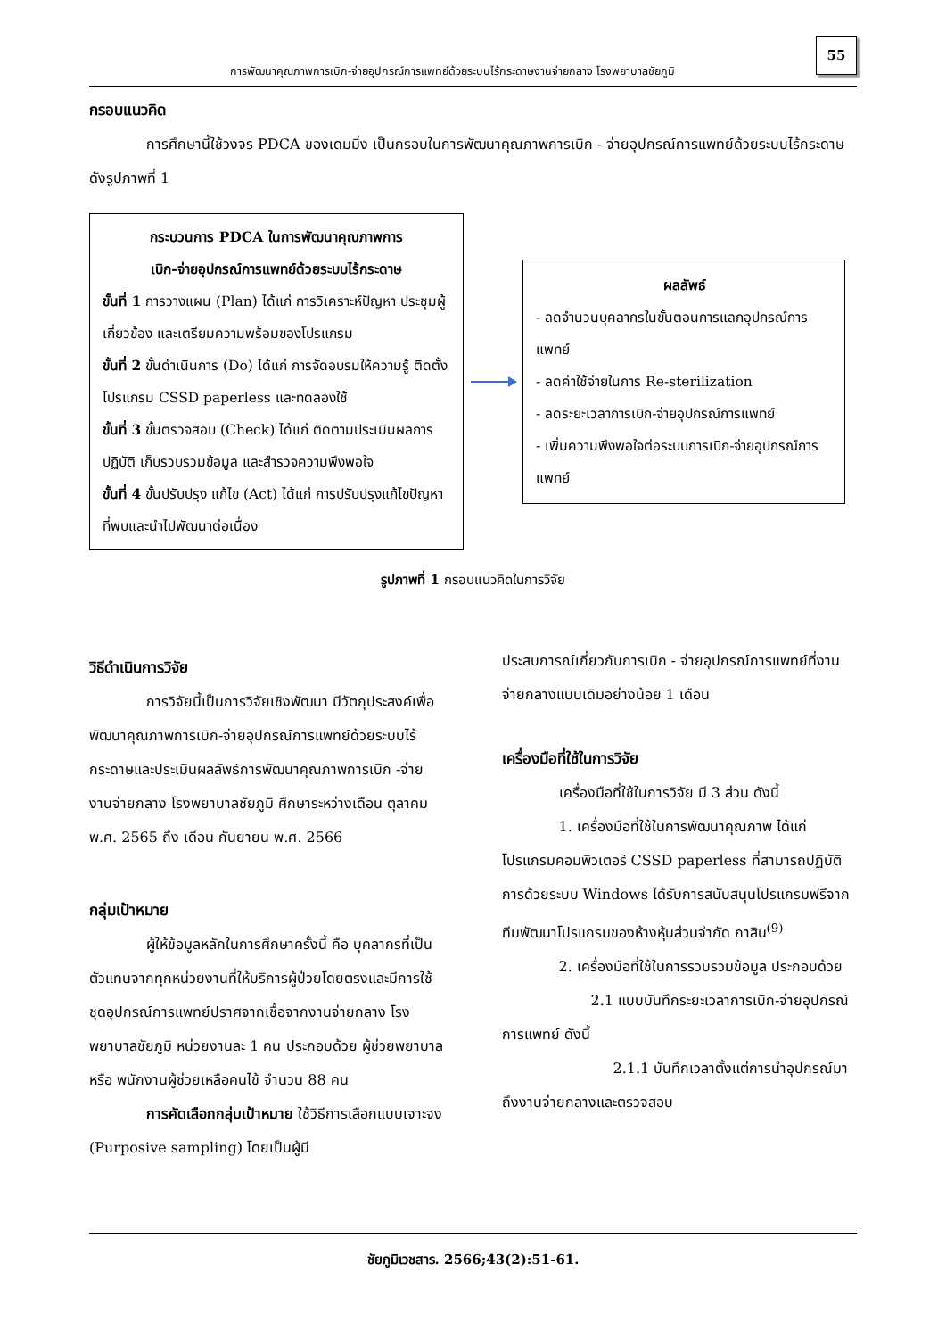การพัฒนาคุณภาพการเบิก-จ่ายอุปกรณ์การแพทย์ด้วยระบบไร้กระดาษงานจ่ายกลาง โรงพยาบาลชัยภูมิ
55
กรอบแนวคิด
การศึกษานี้ใช้วงจร PDCA ของเดมมิ่ง เป็นกรอบในการพัฒนาคุณภาพการเบิก - จ่ายอุปกรณ์การแพทย์ด้วยระบบไร้กระดาษ ดังรูปภาพที่ 1
กระบวนการ PDCA ในการพัฒนาคุณภาพการ
เบิก-จ่ายอุปกรณ์การแพทย์ด้วยระบบไร้กระดาษ
ขั้นที่ 1 การวางแผน (Plan) ได้แก่ การวิเคราะห์ปัญหา ประชุมผู้เกี่ยวข้อง และเตรียมความพร้อมของโปรแกรม
ขั้นที่ 2 ขั้นดำเนินการ (Do) ได้แก่ การจัดอบรมให้ความรู้ ติดตั้งโปรแกรม CSSD paperless และทดลองใช้
ขั้นที่ 3 ขั้นตรวจสอบ (Check) ได้แก่ ติดตามประเมินผลการปฏิบัติ เก็บรวบรวมข้อมูล และสำรวจความพึงพอใจ
ขั้นที่ 4 ขั้นปรับปรุง แก้ไข (Act) ได้แก่ การปรับปรุงแก้ไขปัญหาที่พบและนำไปพัฒนาต่อเนื่อง
ผลลัพธ์
- ลดจำนวนบุคลากรในขั้นตอนการแลกอุปกรณ์การแพทย์
- ลดค่าใช้จ่ายในการ Re-sterilization
- ลดระยะเวลาการเบิก-จ่ายอุปกรณ์การแพทย์
- เพิ่มความพึงพอใจต่อระบบการเบิก-จ่ายอุปกรณ์การแพทย์
รูปภาพที่ 1 กรอบแนวคิดในการวิจัย
วิธีดำเนินการวิจัย
การวิจัยนี้เป็นการวิจัยเชิงพัฒนา มีวัตถุประสงค์เพื่อพัฒนาคุณภาพการเบิก-จ่ายอุปกรณ์การแพทย์ด้วยระบบไร้กระดาษและประเมินผลลัพธ์การพัฒนาคุณภาพการเบิก -จ่าย งานจ่ายกลาง โรงพยาบาลชัยภูมิ ศึกษาระหว่างเดือน ตุลาคม พ.ศ. 2565 ถึง เดือน กันยายน พ.ศ. 2566
กลุ่มเป้าหมาย
ผู้ให้ข้อมูลหลักในการศึกษาครั้งนี้ คือ บุคลากรที่เป็นตัวแทนจากทุกหน่วยงานที่ให้บริการผู้ป่วยโดยตรงและมีการใช้ชุดอุปกรณ์การแพทย์ปราศจากเชื้อจากงานจ่ายกลาง โรงพยาบาลชัยภูมิ หน่วยงานละ 1 คน ประกอบด้วย ผู้ช่วยพยาบาล หรือ พนักงานผู้ช่วยเหลือคนไข้ จำนวน 88 คน
การคัดเลือกกลุ่มเป้าหมาย ใช้วิธีการเลือกแบบเจาะจง (Purposive sampling) โดยเป็นผู้มี
ประสบการณ์เกี่ยวกับการเบิก - จ่ายอุปกรณ์การแพทย์ที่งานจ่ายกลางแบบเดิมอย่างน้อย 1 เดือน
เครื่องมือที่ใช้ในการวิจัย
เครื่องมือที่ใช้ในการวิจัย มี 3 ส่วน ดังนี้
1. เครื่องมือที่ใช้ในการพัฒนาคุณภาพ ได้แก่ โปรแกรมคอมพิวเตอร์ CSSD paperless ที่สามารถปฏิบัติการด้วยระบบ Windows ได้รับการสนับสนุนโปรแกรมฟรีจากทีมพัฒนาโปรแกรมของห้างหุ้นส่วนจำกัด ภาสิน<sup>(9)</sup>
2. เครื่องมือที่ใช้ในการรวบรวมข้อมูล ประกอบด้วย
2.1 แบบบันทึกระยะเวลาการเบิก-จ่ายอุปกรณ์การแพทย์ ดังนี้
2.1.1 บันทึกเวลาตั้งแต่การนำอุปกรณ์มาถึงงานจ่ายกลางและตรวจสอบ
ชัยภูมิเวชสาร. 2566;43(2):51-61.